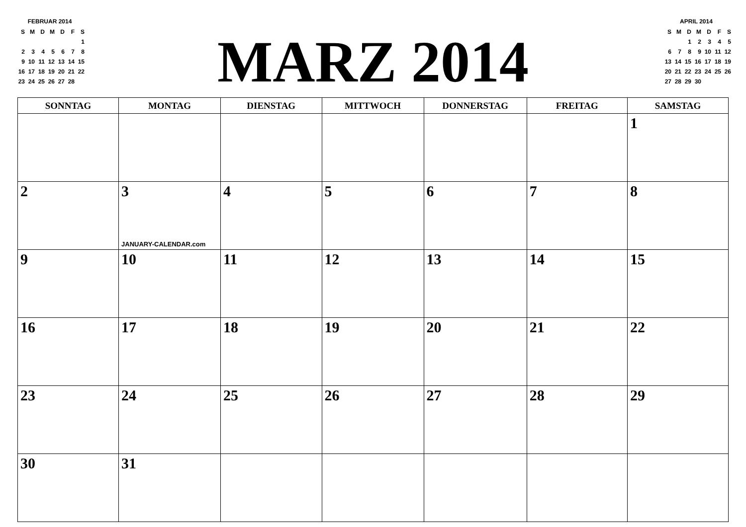FEBRUAR 2014
| S | M | D | M | D | F | S |
| | | | | | | 1 |
| 2 | 3 | 4 | 5 | 6 | 7 | 8 |
| 9 | 10 | 11 | 12 | 13 | 14 | 15 |
| 16 | 17 | 18 | 19 | 20 | 21 | 22 |
| 23 | 24 | 25 | 26 | 27 | 28 | |
MARZ 2014
APRIL 2014
| S | M | D | M | D | F | S |
| | | 1 | 2 | 3 | 4 | 5 |
| 6 | 7 | 8 | 9 | 10 | 11 | 12 |
| 13 | 14 | 15 | 16 | 17 | 18 | 19 |
| 20 | 21 | 22 | 23 | 24 | 25 | 26 |
| 27 | 28 | 29 | 30 | | | |
| SONNTAG | MONTAG | DIENSTAG | MITTWOCH | DONNERSTAG | FREITAG | SAMSTAG |
| --- | --- | --- | --- | --- | --- | --- |
| | | | | | | 1 |
| 2 | 3 JANUARY-CALENDAR.com | 4 | 5 | 6 | 7 | 8 |
| 9 | 10 | 11 | 12 | 13 | 14 | 15 |
| 16 | 17 | 18 | 19 | 20 | 21 | 22 |
| 23 | 24 | 25 | 26 | 27 | 28 | 29 |
| 30 | 31 | | | | | |